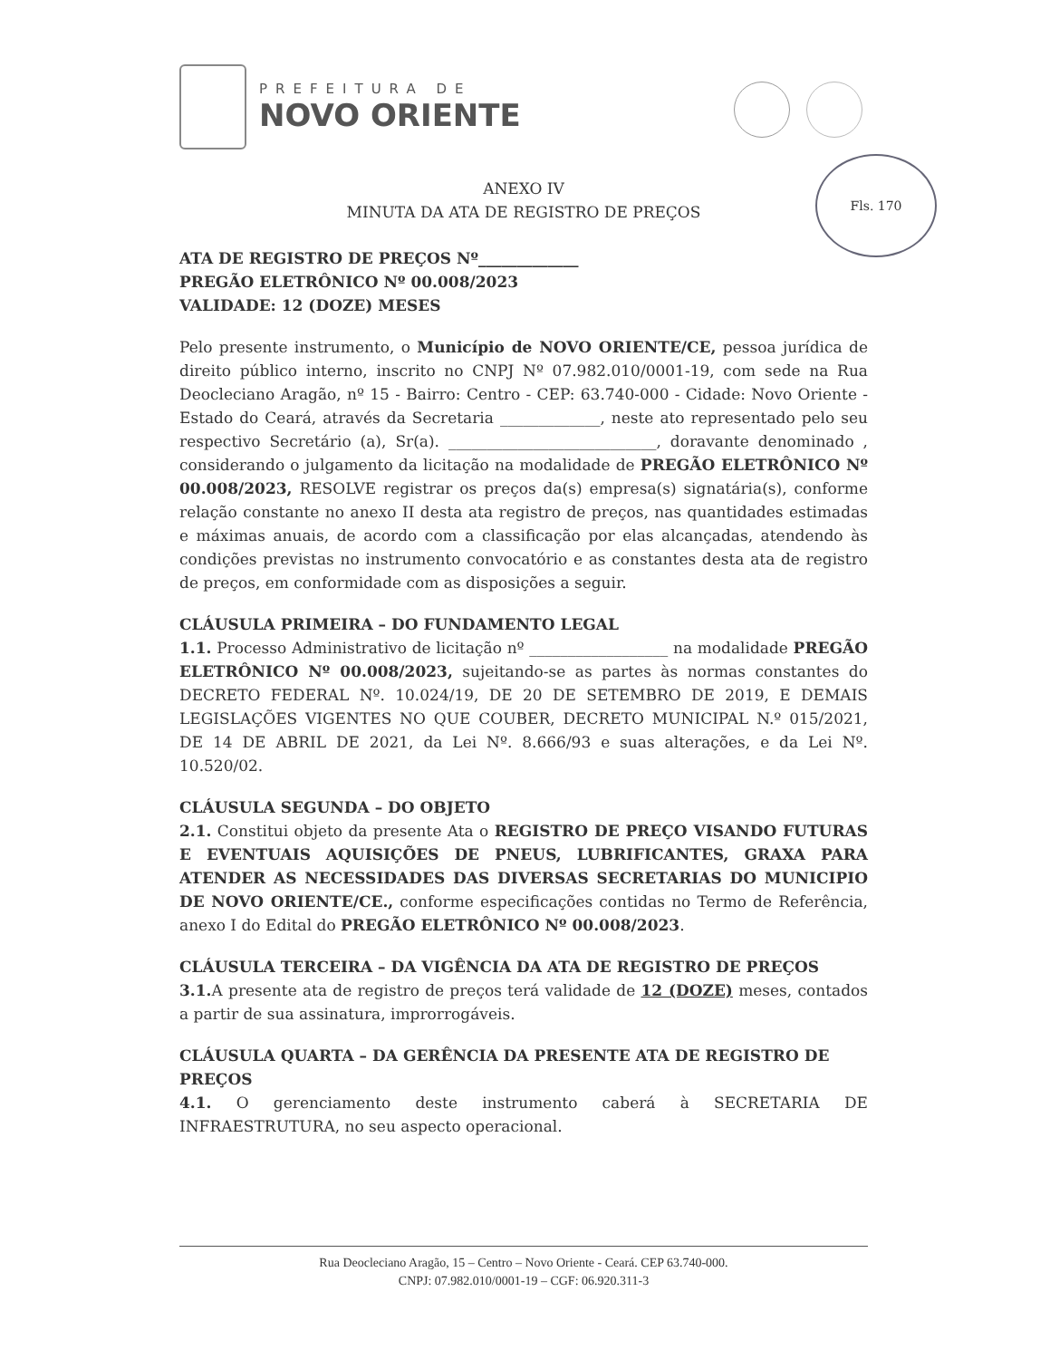Fls. 170
PREFEITURA DE
NOVO ORIENTE
ANEXO IV
MINUTA DA ATA DE REGISTRO DE PREÇOS
ATA DE REGISTRO DE PREÇOS Nº_____________
PREGÃO ELETRÔNICO Nº 00.008/2023
VALIDADE: 12 (DOZE) MESES
Pelo presente instrumento, o Município de NOVO ORIENTE/CE, pessoa jurídica de direito público interno, inscrito no CNPJ Nº 07.982.010/0001-19, com sede na Rua Deocleciano Aragão, nº 15 - Bairro: Centro - CEP: 63.740-000 - Cidade: Novo Oriente - Estado do Ceará, através da Secretaria _____________, neste ato representado pelo seu respectivo Secretário (a), Sr(a). ___________________________, doravante denominado , considerando o julgamento da licitação na modalidade de PREGÃO ELETRÔNICO Nº 00.008/2023, RESOLVE registrar os preços da(s) empresa(s) signatária(s), conforme relação constante no anexo II desta ata registro de preços, nas quantidades estimadas e máximas anuais, de acordo com a classificação por elas alcançadas, atendendo às condições previstas no instrumento convocatório e as constantes desta ata de registro de preços, em conformidade com as disposições a seguir.
CLÁUSULA PRIMEIRA – DO FUNDAMENTO LEGAL
1.1. Processo Administrativo de licitação nº __________________ na modalidade PREGÃO ELETRÔNICO Nº 00.008/2023, sujeitando-se as partes às normas constantes do DECRETO FEDERAL Nº. 10.024/19, DE 20 DE SETEMBRO DE 2019, E DEMAIS LEGISLAÇÕES VIGENTES NO QUE COUBER, DECRETO MUNICIPAL N.º 015/2021, DE 14 DE ABRIL DE 2021, da Lei Nº. 8.666/93 e suas alterações, e da Lei Nº. 10.520/02.
CLÁUSULA SEGUNDA – DO OBJETO
2.1. Constitui objeto da presente Ata o REGISTRO DE PREÇO VISANDO FUTURAS E EVENTUAIS AQUISIÇÕES DE PNEUS, LUBRIFICANTES, GRAXA PARA ATENDER AS NECESSIDADES DAS DIVERSAS SECRETARIAS DO MUNICIPIO DE NOVO ORIENTE/CE., conforme especificações contidas no Termo de Referência, anexo I do Edital do PREGÃO ELETRÔNICO Nº 00.008/2023.
CLÁUSULA TERCEIRA – DA VIGÊNCIA DA ATA DE REGISTRO DE PREÇOS
3.1. A presente ata de registro de preços terá validade de 12 (DOZE) meses, contados a partir de sua assinatura, improrrogáveis.
CLÁUSULA QUARTA – DA GERÊNCIA DA PRESENTE ATA DE REGISTRO DE PREÇOS
4.1. O gerenciamento deste instrumento caberá à SECRETARIA DE INFRAESTRUTURA, no seu aspecto operacional.
Rua Deocleciano Aragão, 15 – Centro – Novo Oriente - Ceará. CEP 63.740-000.
CNPJ: 07.982.010/0001-19 – CGF: 06.920.311-3